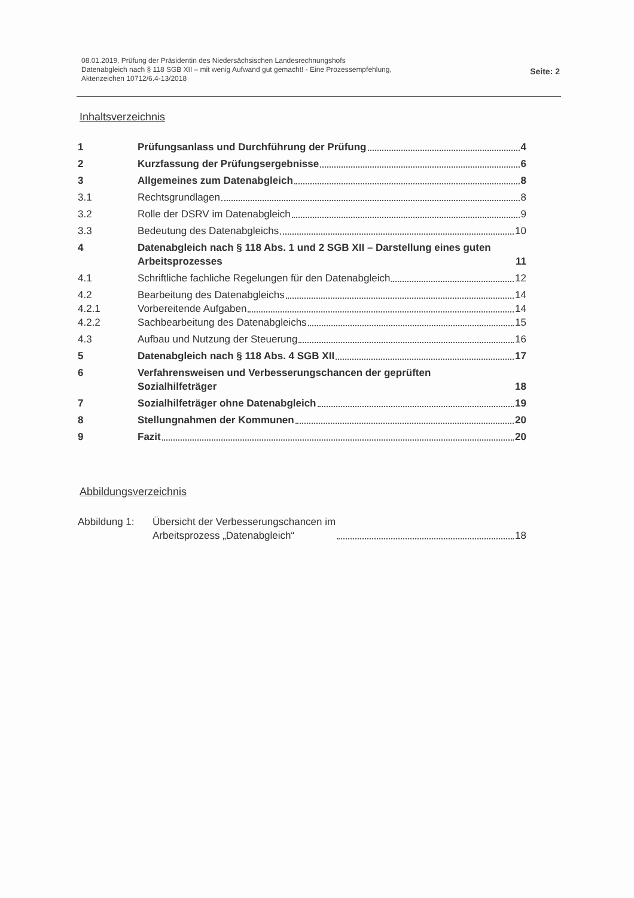08.01.2019, Prüfung der Präsidentin des Niedersächsischen Landesrechnungshofs
Datenabgleich nach § 118 SGB XII – mit wenig Aufwand gut gemacht! - Eine Prozessempfehlung,
Aktenzeichen 10712/6.4-13/2018
Seite: 2
Inhaltsverzeichnis
1 Prüfungsanlass und Durchführung der Prüfung 4
2 Kurzfassung der Prüfungsergebnisse 6
3 Allgemeines zum Datenabgleich 8
3.1 Rechtsgrundlagen 8
3.2 Rolle der DSRV im Datenabgleich 9
3.3 Bedeutung des Datenabgleichs 10
4 Datenabgleich nach § 118 Abs. 1 und 2 SGB XII – Darstellung eines guten Arbeitsprozesses 11
4.1 Schriftliche fachliche Regelungen für den Datenabgleich 12
4.2 Bearbeitung des Datenabgleichs 14
4.2.1 Vorbereitende Aufgaben 14
4.2.2 Sachbearbeitung des Datenabgleichs 15
4.3 Aufbau und Nutzung der Steuerung 16
5 Datenabgleich nach § 118 Abs. 4 SGB XII 17
6 Verfahrensweisen und Verbesserungschancen der geprüften Sozialhilfeträger 18
7 Sozialhilfeträger ohne Datenabgleich 19
8 Stellungnahmen der Kommunen 20
9 Fazit 20
Abbildungsverzeichnis
Abbildung 1: Übersicht der Verbesserungschancen im
Arbeitsprozess „Datenabgleich“ 18